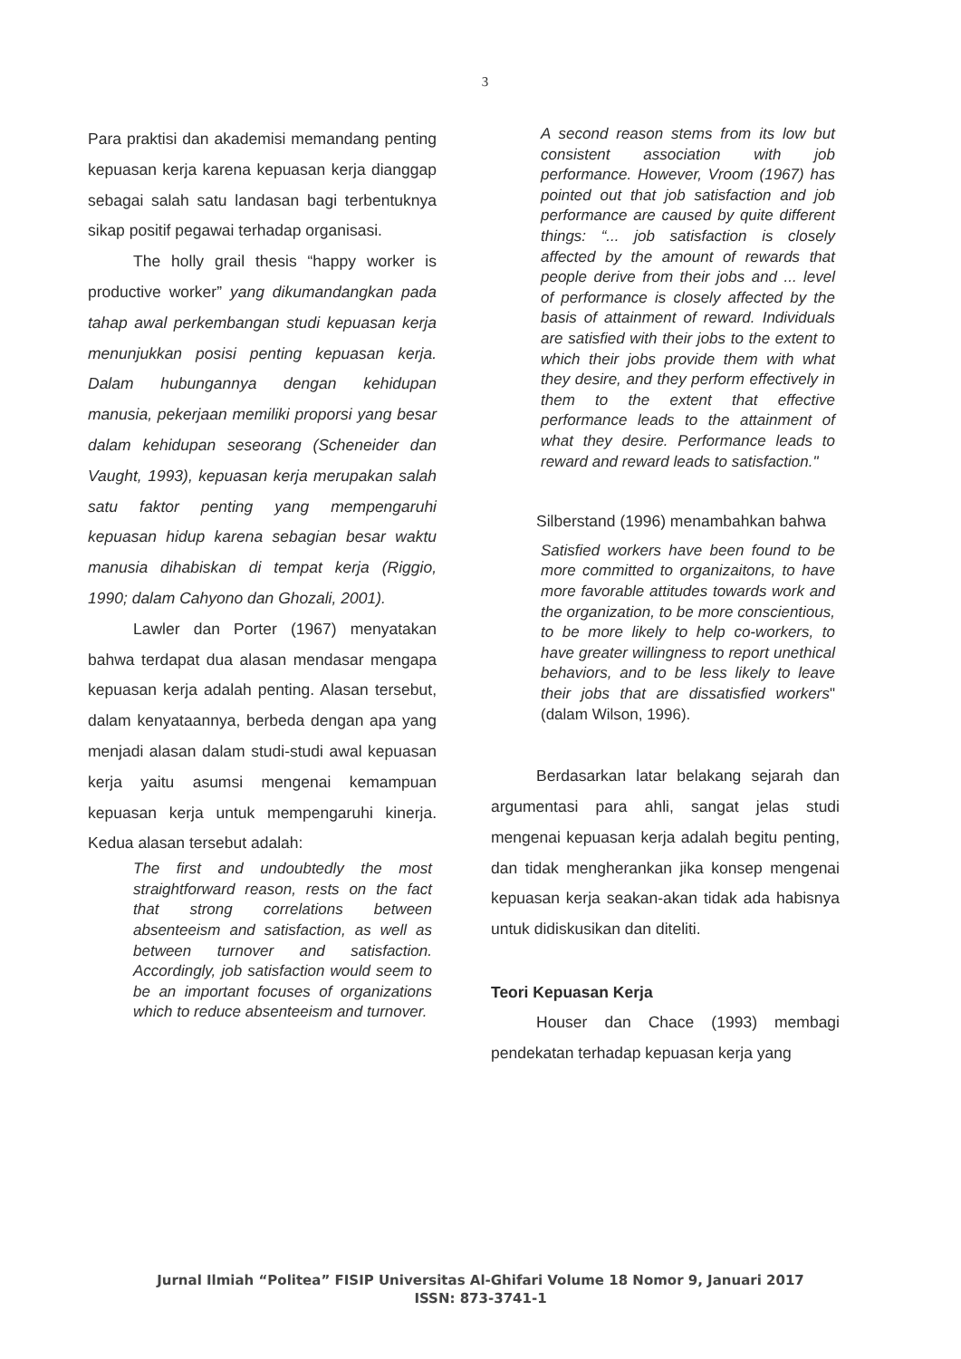3
Para praktisi dan akademisi memandang penting kepuasan kerja karena kepuasan kerja dianggap sebagai salah satu landasan bagi terbentuknya sikap positif pegawai terhadap organisasi.
The holly grail thesis “happy worker is productive worker” yang dikumandangkan pada tahap awal perkembangan studi kepuasan kerja menunjukkan posisi penting kepuasan kerja. Dalam hubungannya dengan kehidupan manusia, pekerjaan memiliki proporsi yang besar dalam kehidupan seseorang (Scheneider dan Vaught, 1993), kepuasan kerja merupakan salah satu faktor penting yang mempengaruhi kepuasan hidup karena sebagian besar waktu manusia dihabiskan di tempat kerja (Riggio, 1990; dalam Cahyono dan Ghozali, 2001).
Lawler dan Porter (1967) menyatakan bahwa terdapat dua alasan mendasar mengapa kepuasan kerja adalah penting. Alasan tersebut, dalam kenyataannya, berbeda dengan apa yang menjadi alasan dalam studi-studi awal kepuasan kerja yaitu asumsi mengenai kemampuan kepuasan kerja untuk mempengaruhi kinerja. Kedua alasan tersebut adalah:
The first and undoubtedly the most straightforward reason, rests on the fact that strong correlations between absenteeism and satisfaction, as well as between turnover and satisfaction. Accordingly, job satisfaction would seem to be an important focuses of organizations which to reduce absenteeism and turnover.
A second reason stems from its low but consistent association with job performance. However, Vroom (1967) has pointed out that job satisfaction and job performance are caused by quite different things: “... job satisfaction is closely affected by the amount of rewards that people derive from their jobs and ... level of performance is closely affected by the basis of attainment of reward. Individuals are satisfied with their jobs to the extent to which their jobs provide them with what they desire, and they perform effectively in them to the extent that effective performance leads to the attainment of what they desire. Performance leads to reward and reward leads to satisfaction."
Silberstand (1996) menambahkan bahwa
Satisfied workers have been found to be more committed to organizaitons, to have more favorable attitudes towards work and the organization, to be more conscientious, to be more likely to help co-workers, to have greater willingness to report unethical behaviors, and to be less likely to leave their jobs that are dissatisfied workers" (dalam Wilson, 1996).
Berdasarkan latar belakang sejarah dan argumentasi para ahli, sangat jelas studi mengenai kepuasan kerja adalah begitu penting, dan tidak mengherankan jika konsep mengenai kepuasan kerja seakan-akan tidak ada habisnya untuk didiskusikan dan diteliti.
Teori Kepuasan Kerja
Houser dan Chace (1993) membagi pendekatan terhadap kepuasan kerja yang
Jurnal Ilmiah “Politea” FISIP Universitas Al-Ghifari Volume 18 Nomor 9, Januari 2017
ISSN: 873-3741-1